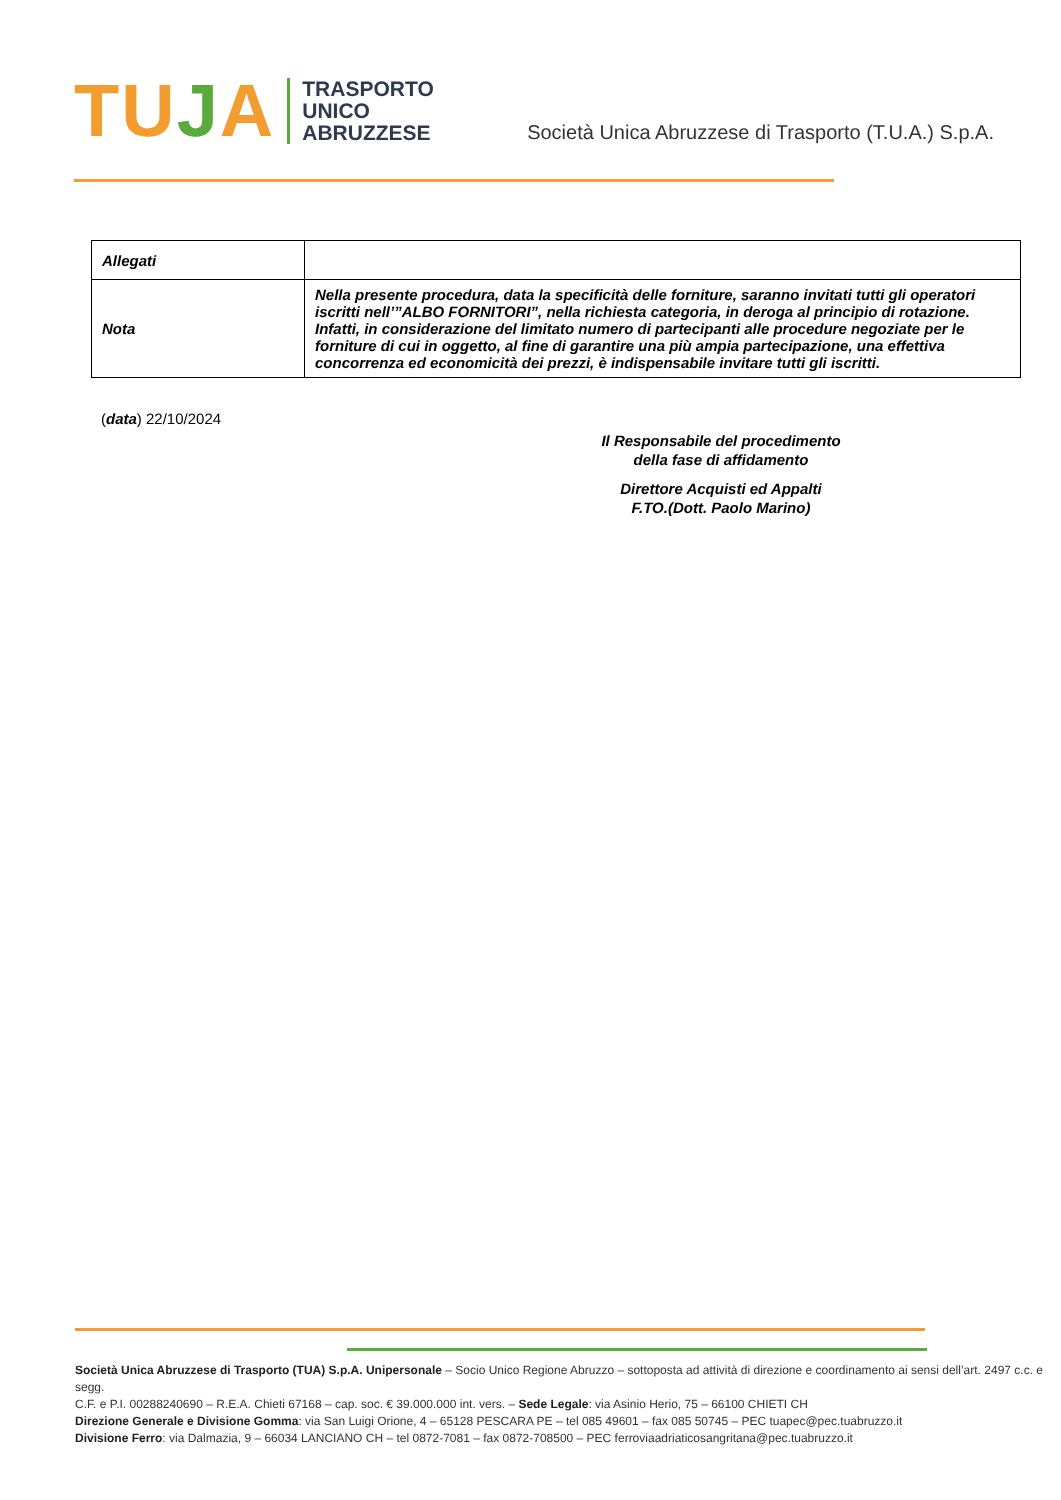TUJA
TRASPORTO
UNICO
ABRUZZESE
Società Unica Abruzzese di Trasporto (T.U.A.) S.p.A.
| Allegati | |
| Nota | Nella presente procedura, data la specificità delle forniture, saranno invitati tutti gli operatori iscritti nell’”ALBO FORNITORI”, nella richiesta categoria, in deroga al principio di rotazione. Infatti, in considerazione del limitato numero di partecipanti alle procedure negoziate per le forniture di cui in oggetto, al fine di garantire una più ampia partecipazione, una effettiva concorrenza ed economicità dei prezzi, è indispensabile invitare tutti gli iscritti. |
(data) 22/10/2024
Il Responsabile del procedimento
della fase di affidamento
Direttore Acquisti ed Appalti
F.TO.(Dott. Paolo Marino)
Società Unica Abruzzese di Trasporto (TUA) S.p.A. Unipersonale – Socio Unico Regione Abruzzo – sottoposta ad attività di direzione e coordinamento ai sensi dell’art. 2497 c.c. e segg.
C.F. e P.I. 00288240690 – R.E.A. Chieti 67168 – cap. soc. € 39.000.000 int. vers. – Sede Legale: via Asinio Herio, 75 – 66100 CHIETI CH
Direzione Generale e Divisione Gomma: via San Luigi Orione, 4 – 65128 PESCARA PE – tel 085 49601 – fax 085 50745 – PEC tuapec@pec.tuabruzzo.it
Divisione Ferro: via Dalmazia, 9 – 66034 LANCIANO CH – tel 0872-7081 – fax 0872-708500 – PEC ferroviaadriaticosangritana@pec.tuabruzzo.it